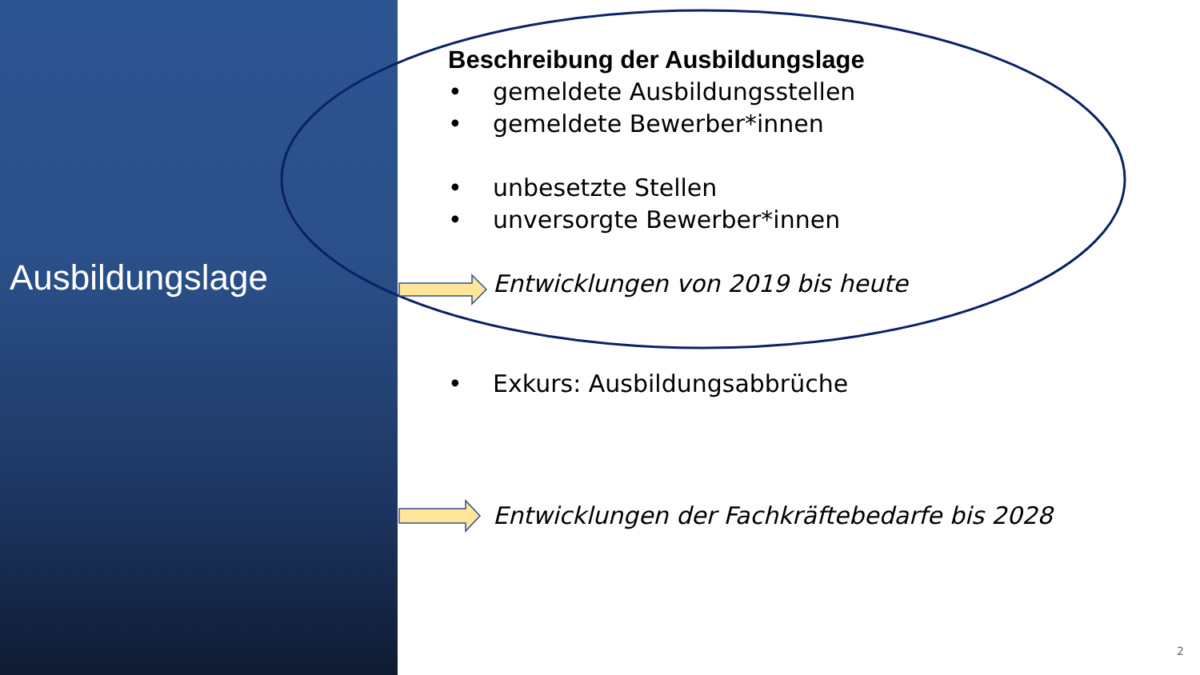Ausbildungslage
Beschreibung der Ausbildungslage
• gemeldete Ausbildungsstellen
• gemeldete Bewerber*innen
• unbesetzte Stellen
• unversorgte Bewerber*innen
Entwicklungen von 2019 bis heute
• Exkurs: Ausbildungsabbrüche
Entwicklungen der Fachkräftebedarfe bis 2028
2